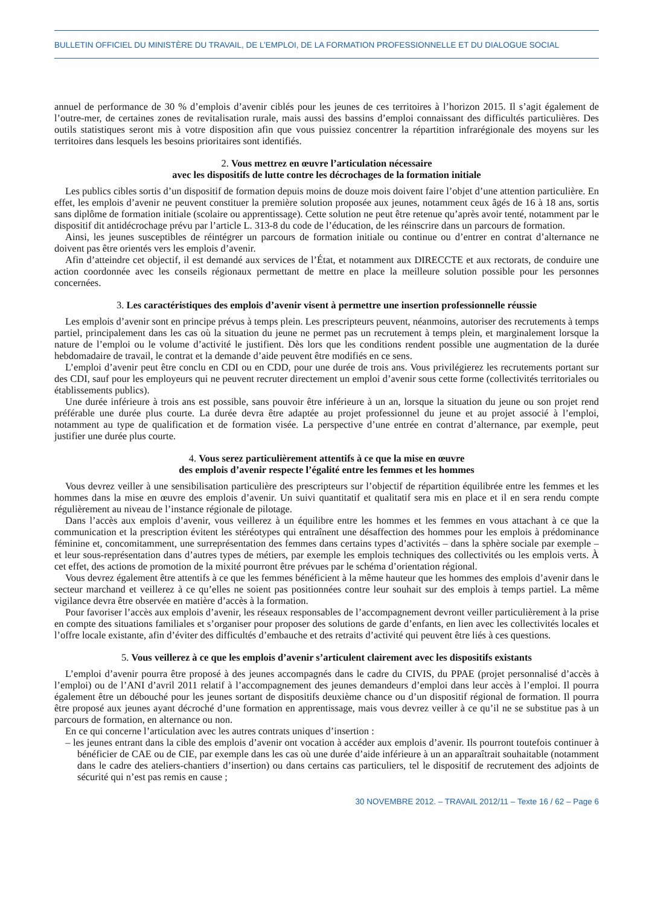BULLETIN OFFICIEL DU MINISTÈRE DU TRAVAIL, DE L’EMPLOI, DE LA FORMATION PROFESSIONNELLE ET DU DIALOGUE SOCIAL
annuel de performance de 30 % d’emplois d’avenir ciblés pour les jeunes de ces territoires à l’horizon 2015. Il s’agit également de l’outre-mer, de certaines zones de revitalisation rurale, mais aussi des bassins d’emploi connaissant des difficultés particulières. Des outils statistiques seront mis à votre disposition afin que vous puissiez concentrer la répartition infrarégionale des moyens sur les territoires dans lesquels les besoins prioritaires sont identifiés.
2. Vous mettrez en œuvre l’articulation nécessaire
avec les dispositifs de lutte contre les décrochages de la formation initiale
Les publics cibles sortis d’un dispositif de formation depuis moins de douze mois doivent faire l’objet d’une attention particulière. En effet, les emplois d’avenir ne peuvent constituer la première solution proposée aux jeunes, notamment ceux âgés de 16 à 18 ans, sortis sans diplôme de formation initiale (scolaire ou apprentissage). Cette solution ne peut être retenue qu’après avoir tenté, notamment par le dispositif dit antidécrochage prévu par l’article L. 313-8 du code de l’éducation, de les réinscrire dans un parcours de formation.
Ainsi, les jeunes susceptibles de réintégrer un parcours de formation initiale ou continue ou d’entrer en contrat d’alternance ne doivent pas être orientés vers les emplois d’avenir.
Afin d’atteindre cet objectif, il est demandé aux services de l’État, et notamment aux DIRECCTE et aux rectorats, de conduire une action coordonnée avec les conseils régionaux permettant de mettre en place la meilleure solution possible pour les personnes concernées.
3. Les caractéristiques des emplois d’avenir visent à permettre une insertion professionnelle réussie
Les emplois d’avenir sont en principe prévus à temps plein. Les prescripteurs peuvent, néanmoins, autoriser des recrutements à temps partiel, principalement dans les cas où la situation du jeune ne permet pas un recrutement à temps plein, et marginalement lorsque la nature de l’emploi ou le volume d’activité le justifient. Dès lors que les conditions rendent possible une augmentation de la durée hebdomadaire de travail, le contrat et la demande d’aide peuvent être modifiés en ce sens.
L’emploi d’avenir peut être conclu en CDI ou en CDD, pour une durée de trois ans. Vous privilégierez les recrutements portant sur des CDI, sauf pour les employeurs qui ne peuvent recruter directement un emploi d’avenir sous cette forme (collectivités territoriales ou établissements publics).
Une durée inférieure à trois ans est possible, sans pouvoir être inférieure à un an, lorsque la situation du jeune ou son projet rend préférable une durée plus courte. La durée devra être adaptée au projet professionnel du jeune et au projet associé à l’emploi, notamment au type de qualification et de formation visée. La perspective d’une entrée en contrat d’alternance, par exemple, peut justifier une durée plus courte.
4. Vous serez particulièrement attentifs à ce que la mise en œuvre
des emplois d’avenir respecte l’égalité entre les femmes et les hommes
Vous devrez veiller à une sensibilisation particulière des prescripteurs sur l’objectif de répartition équilibrée entre les femmes et les hommes dans la mise en œuvre des emplois d’avenir. Un suivi quantitatif et qualitatif sera mis en place et il en sera rendu compte régulièrement au niveau de l’instance régionale de pilotage.
Dans l’accès aux emplois d’avenir, vous veillerez à un équilibre entre les hommes et les femmes en vous attachant à ce que la communication et la prescription évitent les stéréotypes qui entraînent une désaffection des hommes pour les emplois à prédominance féminine et, concomitamment, une surreprésentation des femmes dans certains types d’activités – dans la sphère sociale par exemple – et leur sous-représentation dans d’autres types de métiers, par exemple les emplois techniques des collectivités ou les emplois verts. À cet effet, des actions de promotion de la mixité pourront être prévues par le schéma d’orientation régional.
Vous devrez également être attentifs à ce que les femmes bénéficient à la même hauteur que les hommes des emplois d’avenir dans le secteur marchand et veillerez à ce qu’elles ne soient pas positionnées contre leur souhait sur des emplois à temps partiel. La même vigilance devra être observée en matière d’accès à la formation.
Pour favoriser l’accès aux emplois d’avenir, les réseaux responsables de l’accompagnement devront veiller particulièrement à la prise en compte des situations familiales et s’organiser pour proposer des solutions de garde d’enfants, en lien avec les collectivités locales et l’offre locale existante, afin d’éviter des difficultés d’embauche et des retraits d’activité qui peuvent être liés à ces questions.
5. Vous veillerez à ce que les emplois d’avenir s’articulent clairement avec les dispositifs existants
L’emploi d’avenir pourra être proposé à des jeunes accompagnés dans le cadre du CIVIS, du PPAE (projet personnalisé d’accès à l’emploi) ou de l’ANI d’avril 2011 relatif à l’accompagnement des jeunes demandeurs d’emploi dans leur accès à l’emploi. Il pourra également être un débouché pour les jeunes sortant de dispositifs deuxième chance ou d’un dispositif régional de formation. Il pourra être proposé aux jeunes ayant décroché d’une formation en apprentissage, mais vous devrez veiller à ce qu’il ne se substitue pas à un parcours de formation, en alternance ou non.
En ce qui concerne l’articulation avec les autres contrats uniques d’insertion :
– les jeunes entrant dans la cible des emplois d’avenir ont vocation à accéder aux emplois d’avenir. Ils pourront toutefois continuer à bénéficier de CAE ou de CIE, par exemple dans les cas où une durée d’aide inférieure à un an apparaîtrait souhaitable (notamment dans le cadre des ateliers-chantiers d’insertion) ou dans certains cas particuliers, tel le dispositif de recrutement des adjoints de sécurité qui n’est pas remis en cause ;
30 NOVEMBRE 2012. – TRAVAIL 2012/11 – Texte 16 / 62 – Page 6